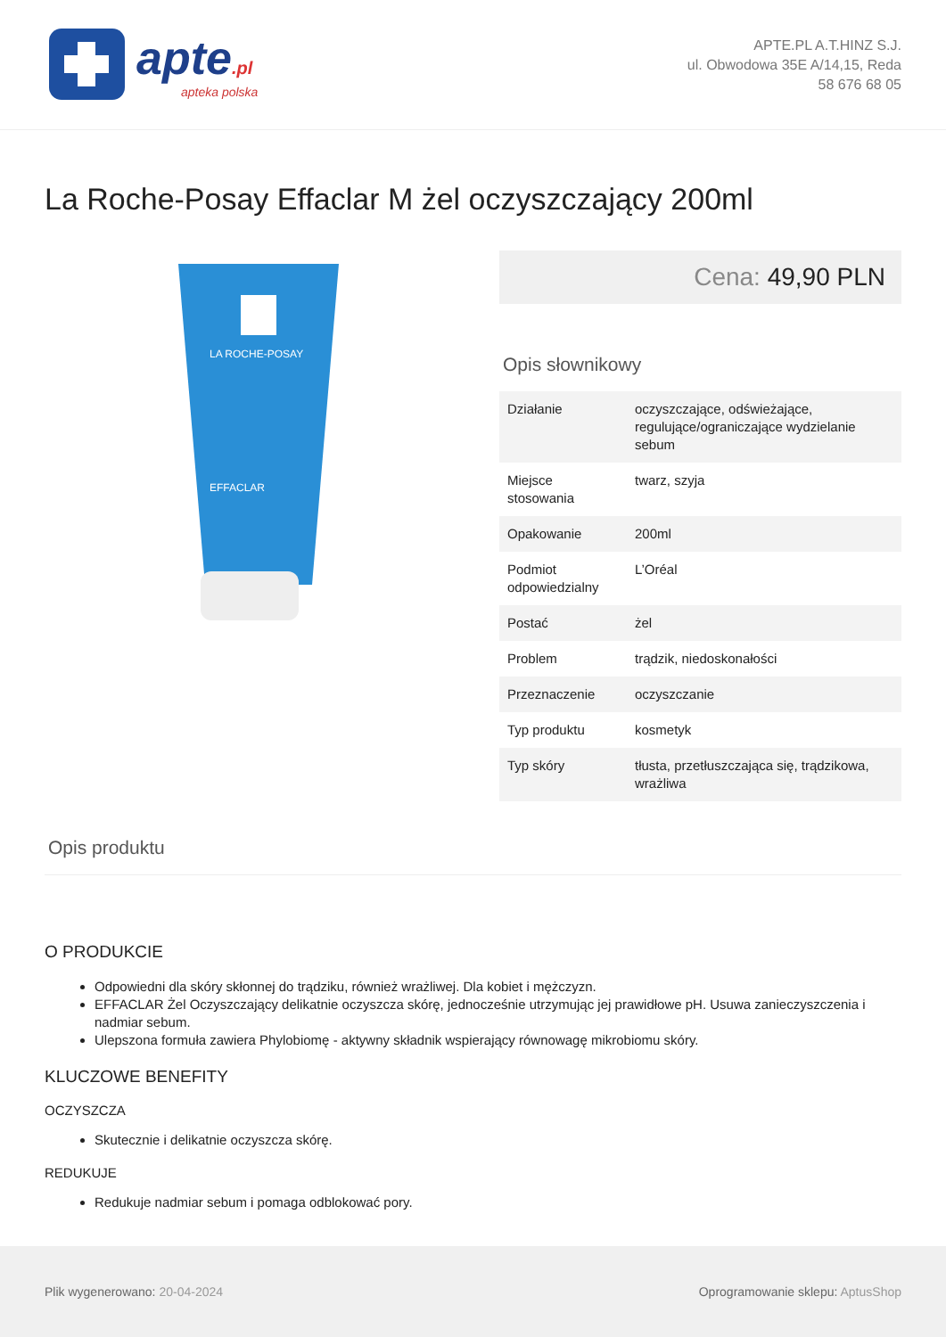apte.pl
apteka polska
APTE.PL A.T.HINZ S.J.
ul. Obwodowa 35E A/14,15, Reda
58 676 68 05
La Roche-Posay Effaclar M żel oczyszczający 200ml
LA ROCHE-POSAY
EFFACLAR
Cena: 49,90 PLN
Opis słownikowy
| Działanie | oczyszczające, odświeżające, regulujące/ograniczające wydzielanie sebum |
| Miejsce stosowania | twarz, szyja |
| Opakowanie | 200ml |
| Podmiot odpowiedzialny | L’Oréal |
| Postać | żel |
| Problem | trądzik, niedoskonałości |
| Przeznaczenie | oczyszczanie |
| Typ produktu | kosmetyk |
| Typ skóry | tłusta, przetłuszczająca się, trądzikowa, wrażliwa |
Opis produktu
O PRODUKCIE
Odpowiedni dla skóry skłonnej do trądziku, również wrażliwej. Dla kobiet i mężczyzn.
EFFACLAR Żel Oczyszczający delikatnie oczyszcza skórę, jednocześnie utrzymując jej prawidłowe pH. Usuwa zanieczyszczenia i nadmiar sebum.
Ulepszona formuła zawiera Phylobiomę - aktywny składnik wspierający równowagę mikrobiomu skóry.
KLUCZOWE BENEFITY
OCZYSZCZA
Skutecznie i delikatnie oczyszcza skórę.
REDUKUJE
Redukuje nadmiar sebum i pomaga odblokować pory.
Plik wygenerowano: 20-04-2024
Oprogramowanie sklepu: AptusShop